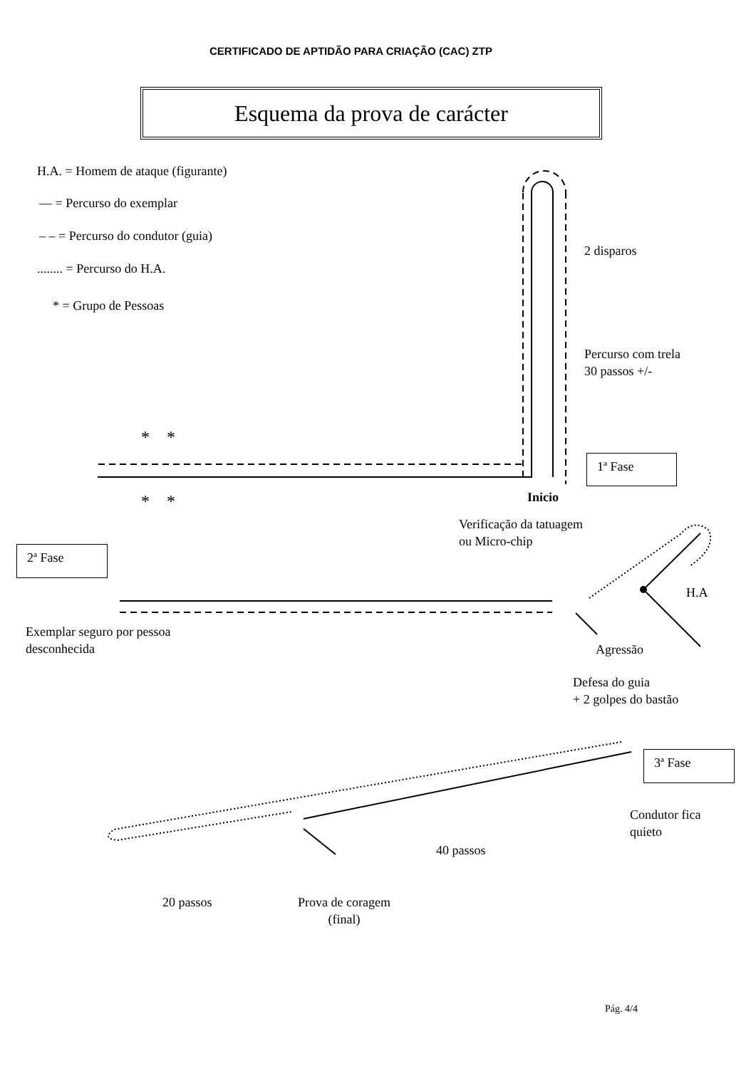CERTIFICADO DE APTIDÃO PARA CRIAÇÃO (CAC) ZTP
Esquema da prova de carácter
H.A. = Homem de ataque (figurante)
— = Percurso do exemplar
– – = Percurso do condutor (guia)
........ = Percurso do H.A.
* = Grupo de Pessoas
2 disparos
Percurso com trela
30 passos +/-
* *
* *
1ª Fase
Inicio
Verificação da tatuagem
ou Micro-chip
2ª Fase
H.A
Exemplar seguro por pessoa
desconhecida
Agressão
Defesa do guia
+ 2 golpes do bastão
3ª Fase
Condutor fica
quieto
40 passos
20 passos
Prova de coragem
(final)
Pág. 4/4